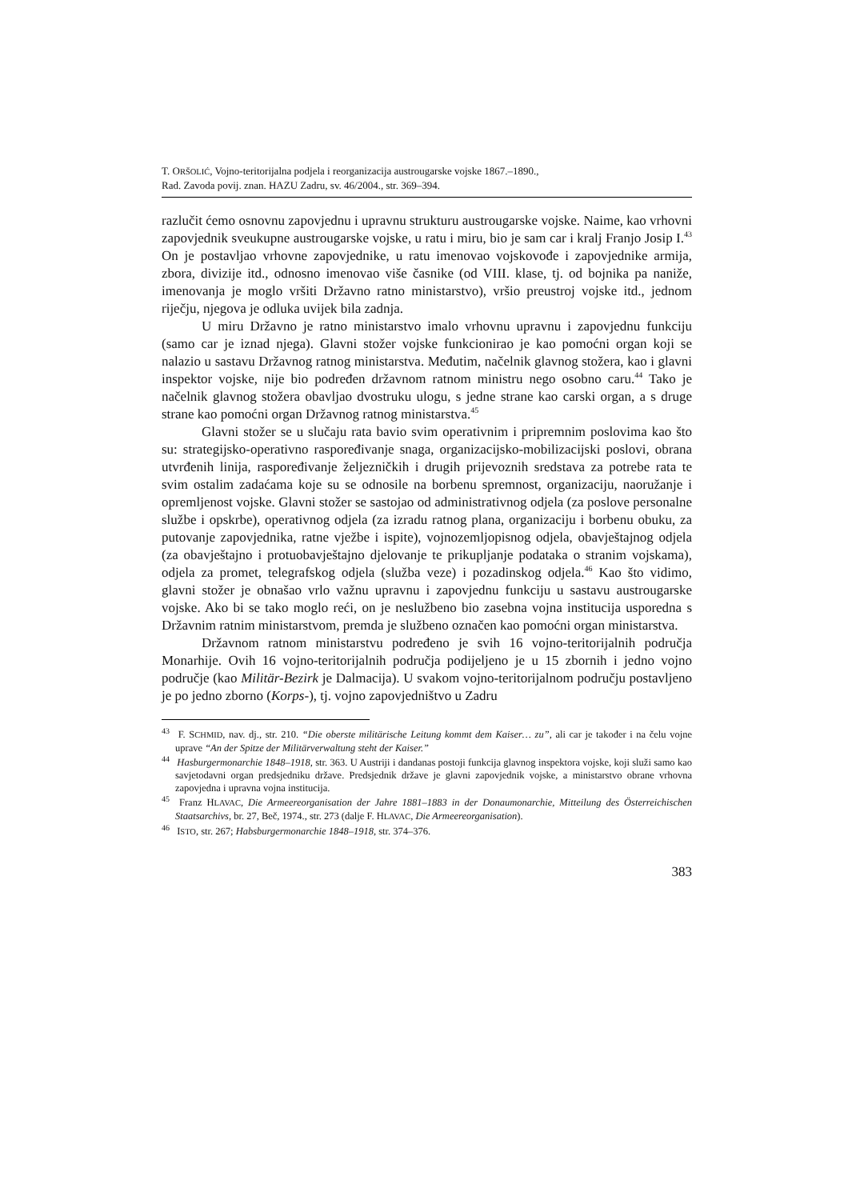T. ORŠOLIĆ, Vojno-teritorijalna podjela i reorganizacija austrougarske vojske 1867.–1890.,
Rad. Zavoda povij. znan. HAZU Zadru, sv. 46/2004., str. 369–394.
razlučit ćemo osnovnu zapovjednu i upravnu strukturu austrougarske vojske. Naime, kao vrhovni zapovjednik sveukupne austrougarske vojske, u ratu i miru, bio je sam car i kralj Franjo Josip I.<sup>43</sup> On je postavljao vrhovne zapovjednike, u ratu imenovao vojskovođe i zapovjednike armija, zbora, divizije itd., odnosno imenovao više časnike (od VIII. klase, tj. od bojnika pa naniže, imenovanja je moglo vršiti Državno ratno ministarstvo), vršio preustroj vojske itd., jednom riječju, njegova je odluka uvijek bila zadnja.
U miru Državno je ratno ministarstvo imalo vrhovnu upravnu i zapovjednu funkciju (samo car je iznad njega). Glavni stožer vojske funkcionirao je kao pomoćni organ koji se nalazio u sastavu Državnog ratnog ministarstva. Međutim, načelnik glavnog stožera, kao i glavni inspektor vojske, nije bio podređen državnom ratnom ministru nego osobno caru.<sup>44</sup> Tako je načelnik glavnog stožera obavljao dvostruku ulogu, s jedne strane kao carski organ, a s druge strane kao pomoćni organ Državnog ratnog ministarstva.<sup>45</sup>
Glavni stožer se u slučaju rata bavio svim operativnim i pripremnim poslovima kao što su: strategijsko-operativno raspoređivanje snaga, organizacijsko-mobilizacijski poslovi, obrana utvrđenih linija, raspoređivanje željezničkih i drugih prijevoznih sredstava za potrebe rata te svim ostalim zadaćama koje su se odnosile na borbenu spremnost, organizaciju, naoružanje i opremljenost vojske. Glavni stožer se sastojao od administrativnog odjela (za poslove personalne službe i opskrbe), operativnog odjela (za izradu ratnog plana, organizaciju i borbenu obuku, za putovanje zapovjednika, ratne vježbe i ispite), vojnozemljopisnog odjela, obavještajnog odjela (za obavještajno i protuobavještajno djelovanje te prikupljanje podataka o stranim vojskama), odjela za promet, telegrafskog odjela (služba veze) i pozadinskog odjela.<sup>46</sup> Kao što vidimo, glavni stožer je obnašao vrlo važnu upravnu i zapovjednu funkciju u sastavu austrougarske vojske. Ako bi se tako moglo reći, on je neslužbeno bio zasebna vojna institucija usporedna s Državnim ratnim ministarstvom, premda je službeno označen kao pomoćni organ ministarstva.
Državnom ratnom ministarstvu podređeno je svih 16 vojno-teritorijalnih područja Monarhije. Ovih 16 vojno-teritorijalnih područja podijeljeno je u 15 zbornih i jedno vojno područje (kao Militär-Bezirk je Dalmacija). U svakom vojno-teritorijalnom području postavljeno je po jedno zborno (Korps-), tj. vojno zapovjedništvo u Zadru
<sup>43</sup> F. SCHMID, nav. dj., str. 210. “Die oberste militärische Leitung kommt dem Kaiser… zu”, ali car je također i na čelu vojne uprave “An der Spitze der Militärverwaltung steht der Kaiser.”
<sup>44</sup> Hasburgermonarchie 1848–1918, str. 363. U Austriji i dandanas postoji funkcija glavnog inspektora vojske, koji služi samo kao savjetodavni organ predsjedniku države. Predsjednik države je glavni zapovjednik vojske, a ministarstvo obrane vrhovna zapovjedna i upravna vojna institucija.
<sup>45</sup> Franz HLAVAC, Die Armeereorganisation der Jahre 1881–1883 in der Donaumonarchie, Mitteilung des Österreichischen Staatsarchivs, br. 27, Beč, 1974., str. 273 (dalje F. HLAVAC, Die Armeereorganisation).
<sup>46</sup> ISTO, str. 267; Habsburgermonarchie 1848–1918, str. 374–376.
383